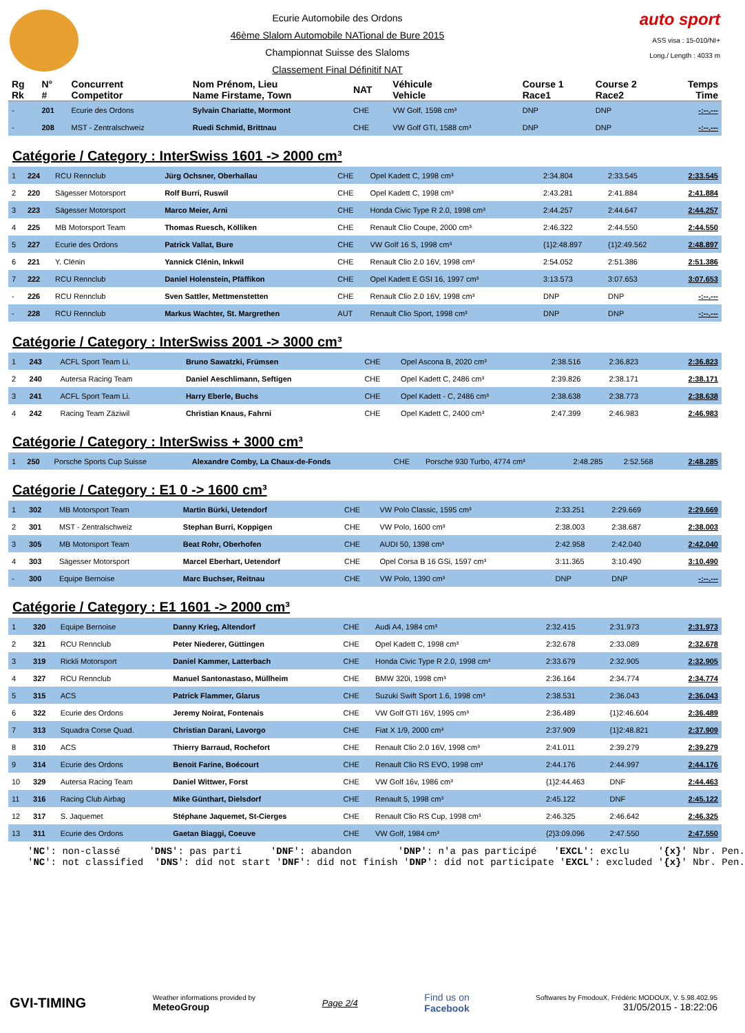Ecurie Automobile des Ordons
46ème Slalom Automobile NATional de Bure 2015
Championnat Suisse des Slaloms
Classement Final Définitif NAT
auto sport
ASS visa : 15-010/NI+
Long./ Length : 4033 m
| Rg Rk | N° # | Concurrent Competitor | Nom Prénom, Lieu Name Firstame, Town | NAT | Véhicule Vehicle | Course 1 Race1 | Course 2 Race2 | Temps Time |
| --- | --- | --- | --- | --- | --- | --- | --- | --- |
| - | 201 | Ecurie des Ordons | Sylvain Chariatte, Mormont | CHE | VW Golf, 1598 cm³ | DNP | DNP | -:--.--- |
| - | 208 | MST - Zentralschweiz | Ruedi Schmid, Brittnau | CHE | VW Golf GTI, 1588 cm³ | DNP | DNP | -:--.--- |
Catégorie / Category : InterSwiss 1601 -> 2000 cm³
| 1 | 224 | RCU Rennclub | Jürg Ochsner, Oberhallau | CHE | Opel Kadett C, 1998 cm³ | 2:34.804 | 2:33.545 | 2:33.545 |
| 2 | 220 | Sägesser Motorsport | Rolf Burri, Ruswil | CHE | Opel Kadett C, 1998 cm³ | 2:43.281 | 2:41.884 | 2:41.884 |
| 3 | 223 | Sägesser Motorsport | Marco Meier, Arni | CHE | Honda Civic Type R 2.0, 1998 cm³ | 2:44.257 | 2:44.647 | 2:44.257 |
| 4 | 225 | MB Motorsport Team | Thomas Ruesch, Kölliken | CHE | Renault Clio Coupe, 2000 cm³ | 2:46.322 | 2:44.550 | 2:44.550 |
| 5 | 227 | Ecurie des Ordons | Patrick Vallat, Bure | CHE | VW Golf 16 S, 1998 cm³ | {1}2:48.897 | {1}2:49.562 | 2:48.897 |
| 6 | 221 | Y. Clénin | Yannick Clénin, Inkwil | CHE | Renault Clio 2.0 16V, 1998 cm³ | 2:54.052 | 2:51.386 | 2:51.386 |
| 7 | 222 | RCU Rennclub | Daniel Holenstein, Pfäffikon | CHE | Opel Kadett E GSI 16, 1997 cm³ | 3:13.573 | 3:07.653 | 3:07.653 |
| - | 226 | RCU Rennclub | Sven Sattler, Mettmenstetten | CHE | Renault Clio 2.0 16V, 1998 cm³ | DNP | DNP | -:--.--- |
| - | 228 | RCU Rennclub | Markus Wachter, St. Margrethen | AUT | Renault Clio Sport, 1998 cm³ | DNP | DNP | -:--.--- |
Catégorie / Category : InterSwiss 2001 -> 3000 cm³
| 1 | 243 | ACFL Sport Team Li. | Bruno Sawatzki, Frümsen | CHE | Opel Ascona B, 2020 cm³ | 2:38.516 | 2:36.823 | 2:36.823 |
| 2 | 240 | Autersa Racing Team | Daniel Aeschlimann, Seftigen | CHE | Opel Kadett C, 2486 cm³ | 2:39.826 | 2:38.171 | 2:38.171 |
| 3 | 241 | ACFL Sport Team Li. | Harry Eberle, Buchs | CHE | Opel Kadett - C, 2486 cm³ | 2:38.638 | 2:38.773 | 2:38.638 |
| 4 | 242 | Racing Team Zäziwil | Christian Knaus, Fahrni | CHE | Opel Kadett C, 2400 cm³ | 2:47.399 | 2:46.983 | 2:46.983 |
Catégorie / Category : InterSwiss + 3000 cm³
| 1 | 250 | Porsche Sports Cup Suisse | Alexandre Comby, La Chaux-de-Fonds | CHE | Porsche 930 Turbo, 4774 cm³ | 2:48.285 | 2:52.568 | 2:48.285 |
Catégorie / Category : E1 0 -> 1600 cm³
| 1 | 302 | MB Motorsport Team | Martin Bürki, Uetendorf | CHE | VW Polo Classic, 1595 cm³ | 2:33.251 | 2:29.669 | 2:29.669 |
| 2 | 301 | MST - Zentralschweiz | Stephan Burri, Koppigen | CHE | VW Polo, 1600 cm³ | 2:38.003 | 2:38.687 | 2:38.003 |
| 3 | 305 | MB Motorsport Team | Beat Rohr, Oberhofen | CHE | AUDI 50, 1398 cm³ | 2:42.958 | 2:42.040 | 2:42.040 |
| 4 | 303 | Sägesser Motorsport | Marcel Eberhart, Uetendorf | CHE | Opel Corsa B 16 GSi, 1597 cm³ | 3:11.365 | 3:10.490 | 3:10.490 |
| - | 300 | Equipe Bernoise | Marc Buchser, Reitnau | CHE | VW Polo, 1390 cm³ | DNP | DNP | -:--.--- |
Catégorie / Category : E1 1601 -> 2000 cm³
| 1 | 320 | Equipe Bernoise | Danny Krieg, Altendorf | CHE | Audi A4, 1984 cm³ | 2:32.415 | 2:31.973 | 2:31.973 |
| 2 | 321 | RCU Rennclub | Peter Niederer, Güttingen | CHE | Opel Kadett C, 1998 cm³ | 2:32.678 | 2:33.089 | 2:32.678 |
| 3 | 319 | Rickli Motorsport | Daniel Kammer, Latterbach | CHE | Honda Civic Type R 2.0, 1998 cm³ | 2:33.679 | 2:32.905 | 2:32.905 |
| 4 | 327 | RCU Rennclub | Manuel Santonastaso, Müllheim | CHE | BMW 320i, 1998 cm³ | 2:36.164 | 2:34.774 | 2:34.774 |
| 5 | 315 | ACS | Patrick Flammer, Glarus | CHE | Suzuki Swift Sport 1.6, 1998 cm³ | 2:38.531 | 2:36.043 | 2:36.043 |
| 6 | 322 | Ecurie des Ordons | Jeremy Noirat, Fontenais | CHE | VW Golf GTI 16V, 1995 cm³ | 2:36.489 | {1}2:46.604 | 2:36.489 |
| 7 | 313 | Squadra Corse Quad. | Christian Darani, Lavorgo | CHE | Fiat X 1/9, 2000 cm³ | 2:37.909 | {1}2:48.821 | 2:37.909 |
| 8 | 310 | ACS | Thierry Barraud, Rochefort | CHE | Renault Clio 2.0 16V, 1998 cm³ | 2:41.011 | 2:39.279 | 2:39.279 |
| 9 | 314 | Ecurie des Ordons | Benoit Farine, Boécourt | CHE | Renault Clio RS EVO, 1998 cm³ | 2:44.176 | 2:44.997 | 2:44.176 |
| 10 | 329 | Autersa Racing Team | Daniel Wittwer, Forst | CHE | VW Golf 16v, 1986 cm³ | {1}2:44.463 | DNF | 2:44.463 |
| 11 | 316 | Racing Club Airbag | Mike Günthart, Dielsdorf | CHE | Renault 5, 1998 cm³ | 2:45.122 | DNF | 2:45.122 |
| 12 | 317 | S. Jaquemet | Stéphane Jaquemet, St-Cierges | CHE | Renault Clio RS Cup, 1998 cm³ | 2:46.325 | 2:46.642 | 2:46.325 |
| 13 | 311 | Ecurie des Ordons | Gaetan Biaggi, Coeuve | CHE | VW Golf, 1984 cm³ | {2}3:09.096 | 2:47.550 | 2:47.550 |
'NC': non-classé 'DNS': pas parti 'DNF': abandon 'DNP': n'a pas participé 'EXCL': exclu '{x}' Nbr. Pen. 'NC': not classified 'DNS': did not start 'DNF': did not finish 'DNP': did not participate 'EXCL': excluded '{x}' Nbr. Pen.
GVI-TIMING
Weather informations provided by
MeteoGroup
Page 2/4
Find us on
Facebook
Softwares by FmodouX, Frédéric MODOUX, V. 5.98.402.95
31/05/2015 - 18:22:06